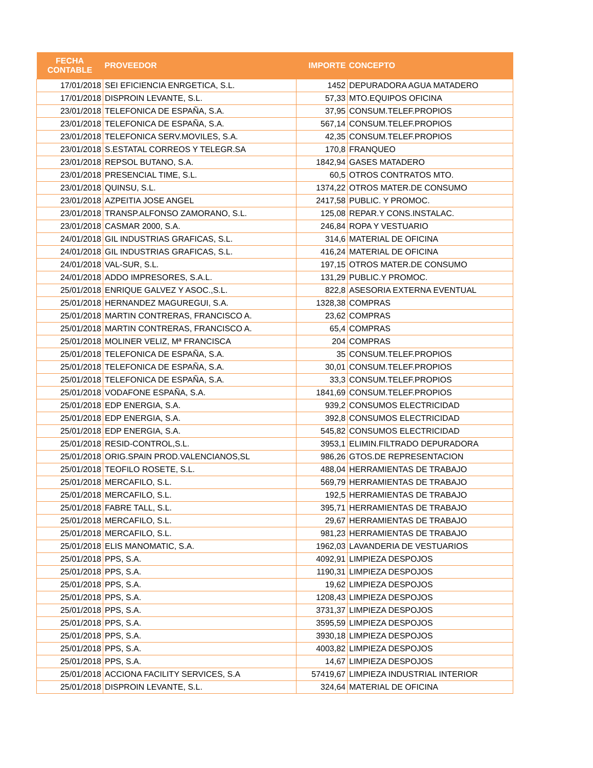| FECHA CONTABLE | PROVEEDOR | IMPORTE | CONCEPTO |
| --- | --- | --- | --- |
| 17/01/2018 | SEI EFICIENCIA ENRGETICA, S.L. | 1452 | DEPURADORA AGUA MATADERO |
| 17/01/2018 | DISPROIN LEVANTE, S.L. | 57,33 | MTO.EQUIPOS OFICINA |
| 23/01/2018 | TELEFONICA DE ESPAÑA, S.A. | 37,95 | CONSUM.TELEF.PROPIOS |
| 23/01/2018 | TELEFONICA DE ESPAÑA, S.A. | 567,14 | CONSUM.TELEF.PROPIOS |
| 23/01/2018 | TELEFONICA SERV.MOVILES, S.A. | 42,35 | CONSUM.TELEF.PROPIOS |
| 23/01/2018 | S.ESTATAL CORREOS Y TELEGR.SA | 170,8 | FRANQUEO |
| 23/01/2018 | REPSOL BUTANO, S.A. | 1842,94 | GASES MATADERO |
| 23/01/2018 | PRESENCIAL TIME, S.L. | 60,5 | OTROS CONTRATOS MTO. |
| 23/01/2018 | QUINSU, S.L. | 1374,22 | OTROS MATER.DE CONSUMO |
| 23/01/2018 | AZPEITIA JOSE ANGEL | 2417,58 | PUBLIC. Y PROMOC. |
| 23/01/2018 | TRANSP.ALFONSO ZAMORANO, S.L. | 125,08 | REPAR.Y CONS.INSTALAC. |
| 23/01/2018 | CASMAR 2000, S.A. | 246,84 | ROPA Y VESTUARIO |
| 24/01/2018 | GIL INDUSTRIAS GRAFICAS, S.L. | 314,6 | MATERIAL DE OFICINA |
| 24/01/2018 | GIL INDUSTRIAS GRAFICAS, S.L. | 416,24 | MATERIAL DE OFICINA |
| 24/01/2018 | VAL-SUR, S.L. | 197,15 | OTROS MATER.DE CONSUMO |
| 24/01/2018 | ADDO IMPRESORES, S.A.L. | 131,29 | PUBLIC.Y PROMOC. |
| 25/01/2018 | ENRIQUE GALVEZ Y ASOC.,S.L. | 822,8 | ASESORIA EXTERNA EVENTUAL |
| 25/01/2018 | HERNANDEZ MAGUREGUI, S.A. | 1328,38 | COMPRAS |
| 25/01/2018 | MARTIN CONTRERAS, FRANCISCO A. | 23,62 | COMPRAS |
| 25/01/2018 | MARTIN CONTRERAS, FRANCISCO A. | 65,4 | COMPRAS |
| 25/01/2018 | MOLINER VELIZ, Mª FRANCISCA | 204 | COMPRAS |
| 25/01/2018 | TELEFONICA DE ESPAÑA, S.A. | 35 | CONSUM.TELEF.PROPIOS |
| 25/01/2018 | TELEFONICA DE ESPAÑA, S.A. | 30,01 | CONSUM.TELEF.PROPIOS |
| 25/01/2018 | TELEFONICA DE ESPAÑA, S.A. | 33,3 | CONSUM.TELEF.PROPIOS |
| 25/01/2018 | VODAFONE ESPAÑA, S.A. | 1841,69 | CONSUM.TELEF.PROPIOS |
| 25/01/2018 | EDP ENERGIA, S.A. | 939,2 | CONSUMOS ELECTRICIDAD |
| 25/01/2018 | EDP ENERGIA, S.A. | 392,8 | CONSUMOS ELECTRICIDAD |
| 25/01/2018 | EDP ENERGIA, S.A. | 545,82 | CONSUMOS ELECTRICIDAD |
| 25/01/2018 | RESID-CONTROL,S.L. | 3953,1 | ELIMIN.FILTRADO DEPURADORA |
| 25/01/2018 | ORIG.SPAIN PROD.VALENCIANOS,SL | 986,26 | GTOS.DE REPRESENTACION |
| 25/01/2018 | TEOFILO ROSETE, S.L. | 488,04 | HERRAMIENTAS DE TRABAJO |
| 25/01/2018 | MERCAFILO, S.L. | 569,79 | HERRAMIENTAS DE TRABAJO |
| 25/01/2018 | MERCAFILO, S.L. | 192,5 | HERRAMIENTAS DE TRABAJO |
| 25/01/2018 | FABRE TALL, S.L. | 395,71 | HERRAMIENTAS DE TRABAJO |
| 25/01/2018 | MERCAFILO, S.L. | 29,67 | HERRAMIENTAS DE TRABAJO |
| 25/01/2018 | MERCAFILO, S.L. | 981,23 | HERRAMIENTAS DE TRABAJO |
| 25/01/2018 | ELIS MANOMATIC, S.A. | 1962,03 | LAVANDERIA DE VESTUARIOS |
| 25/01/2018 | PPS, S.A. | 4092,91 | LIMPIEZA DESPOJOS |
| 25/01/2018 | PPS, S.A. | 1190,31 | LIMPIEZA DESPOJOS |
| 25/01/2018 | PPS, S.A. | 19,62 | LIMPIEZA DESPOJOS |
| 25/01/2018 | PPS, S.A. | 1208,43 | LIMPIEZA DESPOJOS |
| 25/01/2018 | PPS, S.A. | 3731,37 | LIMPIEZA DESPOJOS |
| 25/01/2018 | PPS, S.A. | 3595,59 | LIMPIEZA DESPOJOS |
| 25/01/2018 | PPS, S.A. | 3930,18 | LIMPIEZA DESPOJOS |
| 25/01/2018 | PPS, S.A. | 4003,82 | LIMPIEZA DESPOJOS |
| 25/01/2018 | PPS, S.A. | 14,67 | LIMPIEZA DESPOJOS |
| 25/01/2018 | ACCIONA FACILITY SERVICES, S.A | 57419,67 | LIMPIEZA INDUSTRIAL INTERIOR |
| 25/01/2018 | DISPROIN LEVANTE, S.L. | 324,64 | MATERIAL DE OFICINA |